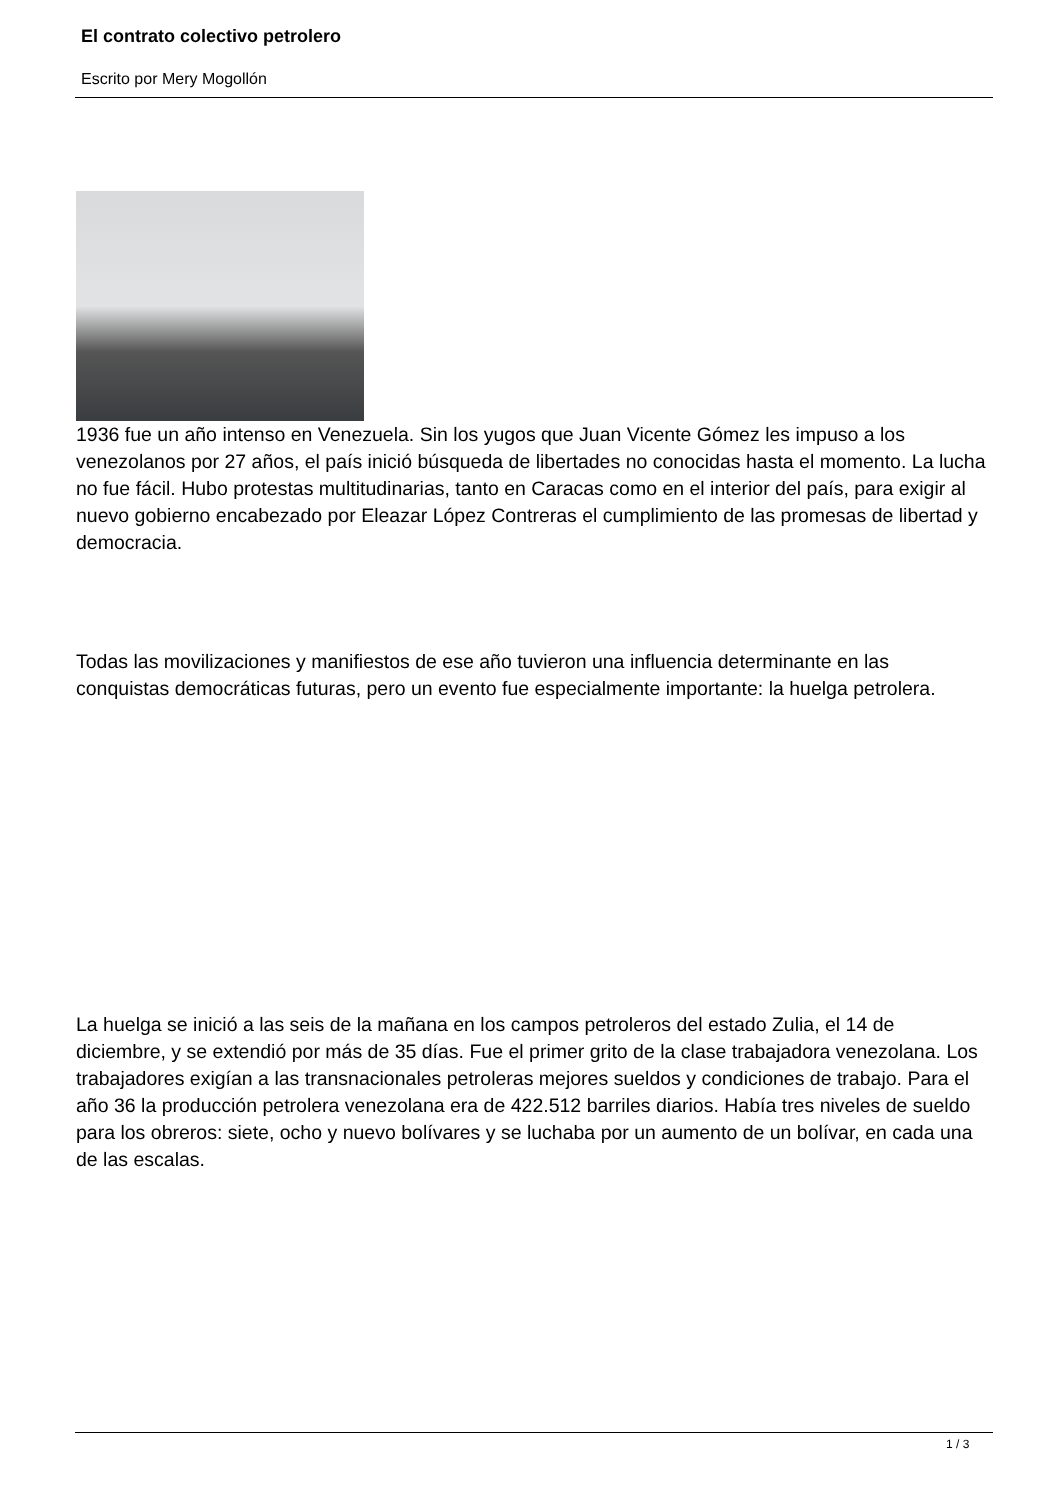El contrato colectivo petrolero
Escrito por Mery Mogollón
1936 fue un año intenso en Venezuela. Sin los yugos que Juan Vicente Gómez les impuso a los venezolanos por 27 años, el país inició búsqueda de libertades no conocidas hasta el momento. La lucha no fue fácil. Hubo protestas multitudinarias, tanto en Caracas como en el interior del país, para exigir al nuevo gobierno encabezado por Eleazar López Contreras el cumplimiento de las promesas de libertad y democracia.
Todas las movilizaciones y manifiestos de ese año tuvieron una influencia determinante en las conquistas democráticas futuras, pero un evento fue especialmente importante: la huelga petrolera.
La huelga se inició a las seis de la mañana en los campos petroleros del estado Zulia, el 14 de diciembre, y se extendió por más de 35 días. Fue el primer grito de la clase trabajadora venezolana. Los trabajadores exigían a las transnacionales petroleras mejores sueldos y condiciones de trabajo. Para el año 36 la producción petrolera venezolana era de 422.512 barriles diarios. Había tres niveles de sueldo para los obreros: siete, ocho y nuevo bolívares y se luchaba por un aumento de un bolívar, en cada una de las escalas.
1 / 3